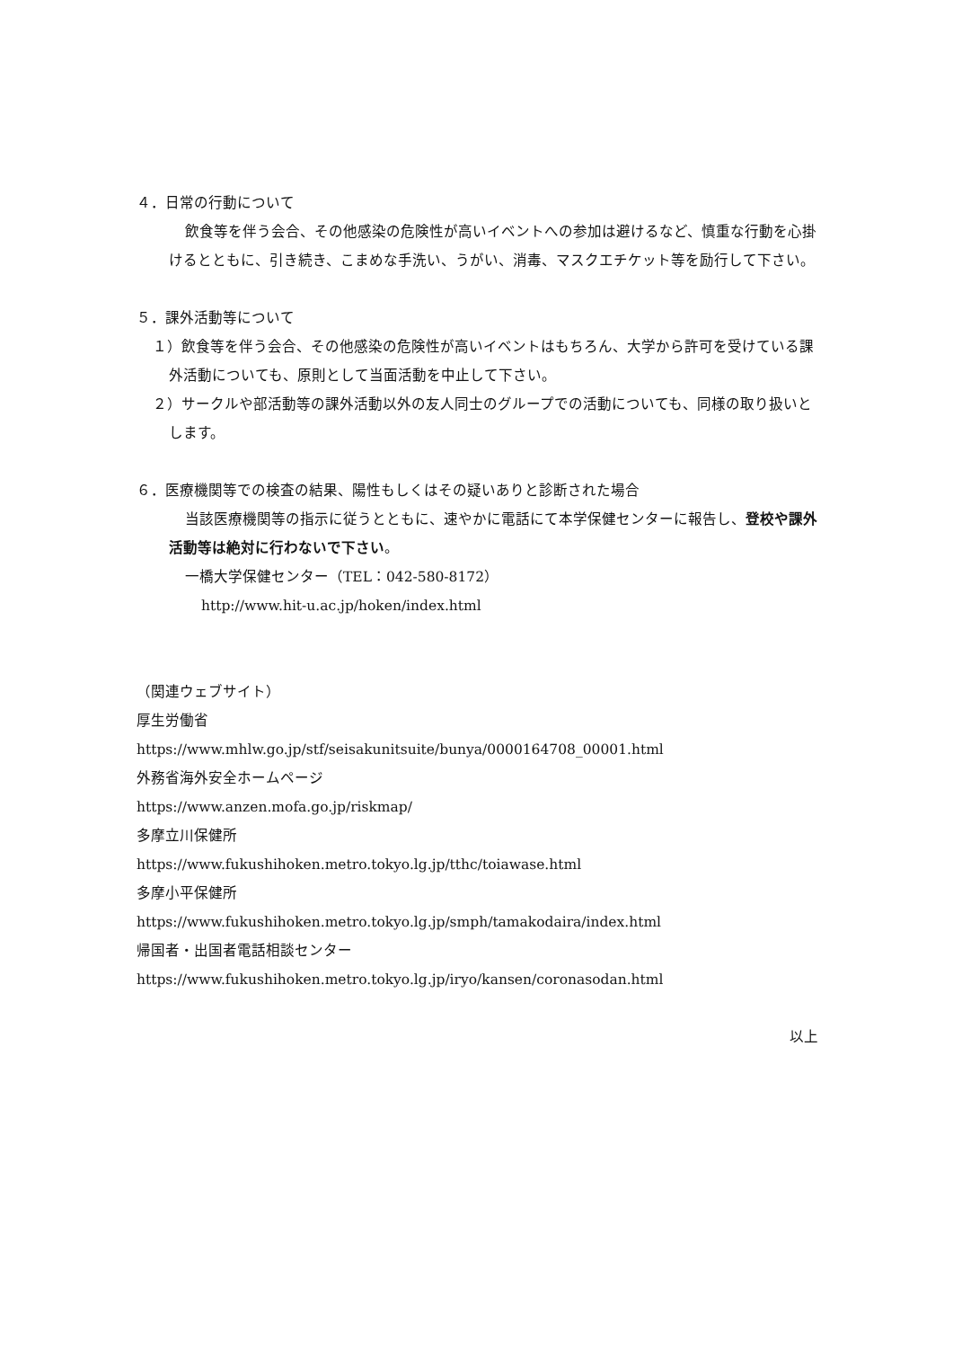４．日常の行動について
飲食等を伴う会合、その他感染の危険性が高いイベントへの参加は避けるなど、慎重な行動を心掛けるとともに、引き続き、こまめな手洗い、うがい、消毒、マスクエチケット等を励行して下さい。
５．課外活動等について
１）飲食等を伴う会合、その他感染の危険性が高いイベントはもちろん、大学から許可を受けている課外活動についても、原則として当面活動を中止して下さい。
２）サークルや部活動等の課外活動以外の友人同士のグループでの活動についても、同様の取り扱いとします。
６．医療機関等での検査の結果、陽性もしくはその疑いありと診断された場合
当該医療機関等の指示に従うとともに、速やかに電話にて本学保健センターに報告し、登校や課外活動等は絶対に行わないで下さい。
一橋大学保健センター（TEL：042-580-8172）
http://www.hit-u.ac.jp/hoken/index.html
（関連ウェブサイト）
厚生労働省
https://www.mhlw.go.jp/stf/seisakunitsuite/bunya/0000164708_00001.html
外務省海外安全ホームページ
https://www.anzen.mofa.go.jp/riskmap/
多摩立川保健所
https://www.fukushihoken.metro.tokyo.lg.jp/tthc/toiawase.html
多摩小平保健所
https://www.fukushihoken.metro.tokyo.lg.jp/smph/tamakodaira/index.html
帰国者・出国者電話相談センター
https://www.fukushihoken.metro.tokyo.lg.jp/iryo/kansen/coronasodan.html
以上